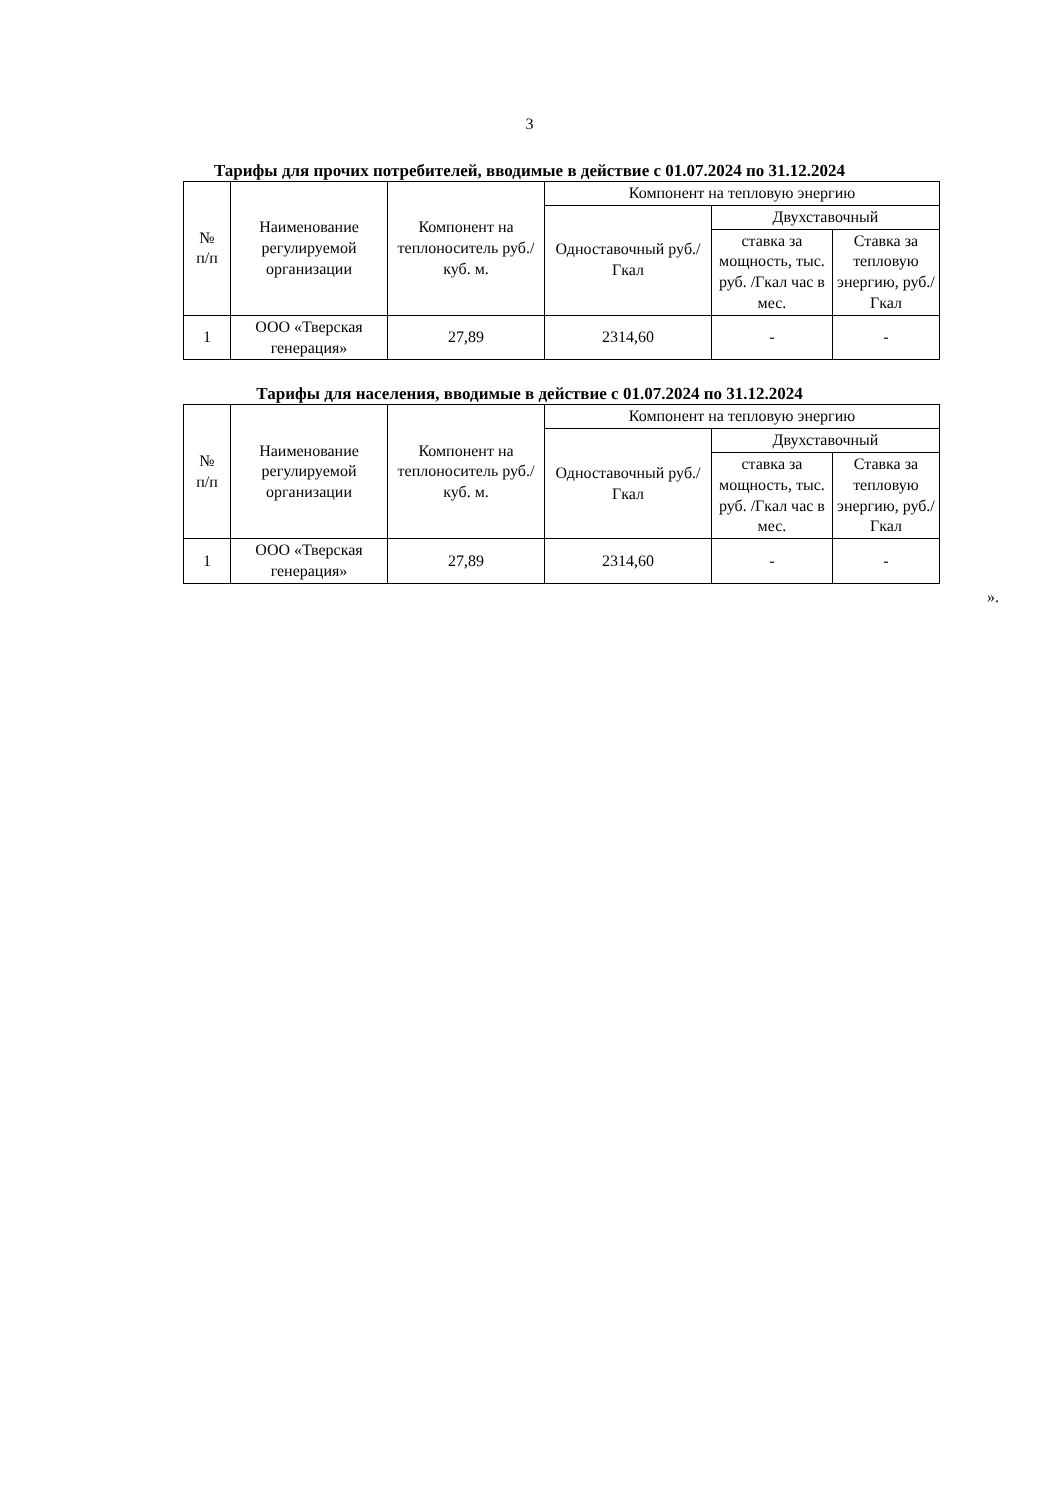3
Тарифы для прочих потребителей, вводимые в действие с 01.07.2024 по 31.12.2024
| № п/п | Наименование регулируемой организации | Компонент на теплоноситель руб./куб. м. | Компонент на тепловую энергию | | |
| --- | --- | --- | --- | --- | --- |
| | | | Одноставочный руб./Гкал | Двухставочный | |
| | | | | ставка за мощность, тыс. руб. /Гкал час в мес. | Ставка за тепловую энергию, руб./Гкал |
| 1 | ООО «Тверская генерация» | 27,89 | 2314,60 | - | - |
Тарифы для населения, вводимые в действие с 01.07.2024 по 31.12.2024
| № п/п | Наименование регулируемой организации | Компонент на теплоноситель руб./куб. м. | Компонент на тепловую энергию | | |
| --- | --- | --- | --- | --- | --- |
| | | | Одноставочный руб./Гкал | Двухставочный | |
| | | | | ставка за мощность, тыс. руб. /Гкал час в мес. | Ставка за тепловую энергию, руб./Гкал |
| 1 | ООО «Тверская генерация» | 27,89 | 2314,60 | - | - |
».